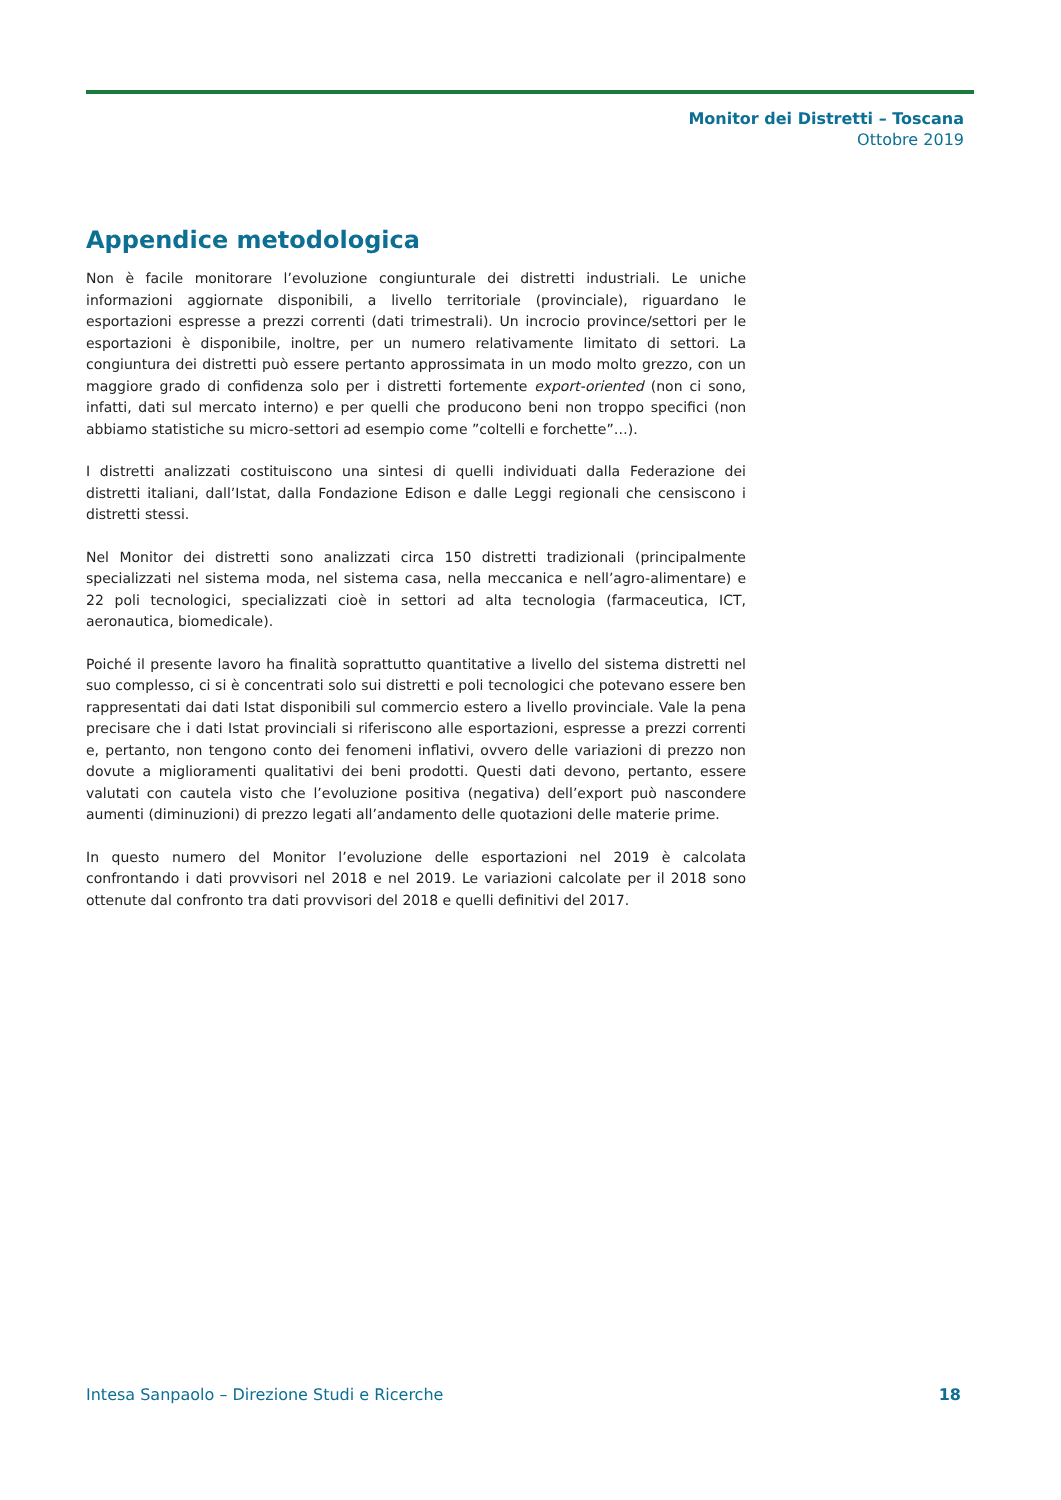Monitor dei Distretti – Toscana
Ottobre 2019
Appendice metodologica
Non è facile monitorare l’evoluzione congiunturale dei distretti industriali. Le uniche informazioni aggiornate disponibili, a livello territoriale (provinciale), riguardano le esportazioni espresse a prezzi correnti (dati trimestrali). Un incrocio province/settori per le esportazioni è disponibile, inoltre, per un numero relativamente limitato di settori. La congiuntura dei distretti può essere pertanto approssimata in un modo molto grezzo, con un maggiore grado di confidenza solo per i distretti fortemente export-oriented (non ci sono, infatti, dati sul mercato interno) e per quelli che producono beni non troppo specifici (non abbiamo statistiche su micro-settori ad esempio come ”coltelli e forchette”…).
I distretti analizzati costituiscono una sintesi di quelli individuati dalla Federazione dei distretti italiani, dall’Istat, dalla Fondazione Edison e dalle Leggi regionali che censiscono i distretti stessi.
Nel Monitor dei distretti sono analizzati circa 150 distretti tradizionali (principalmente specializzati nel sistema moda, nel sistema casa, nella meccanica e nell’agro-alimentare) e 22 poli tecnologici, specializzati cioè in settori ad alta tecnologia (farmaceutica, ICT, aeronautica, biomedicale).
Poiché il presente lavoro ha finalità soprattutto quantitative a livello del sistema distretti nel suo complesso, ci si è concentrati solo sui distretti e poli tecnologici che potevano essere ben rappresentati dai dati Istat disponibili sul commercio estero a livello provinciale. Vale la pena precisare che i dati Istat provinciali si riferiscono alle esportazioni, espresse a prezzi correnti e, pertanto, non tengono conto dei fenomeni inflativi, ovvero delle variazioni di prezzo non dovute a miglioramenti qualitativi dei beni prodotti. Questi dati devono, pertanto, essere valutati con cautela visto che l’evoluzione positiva (negativa) dell’export può nascondere aumenti (diminuzioni) di prezzo legati all’andamento delle quotazioni delle materie prime.
In questo numero del Monitor l’evoluzione delle esportazioni nel 2019 è calcolata confrontando i dati provvisori nel 2018 e nel 2019. Le variazioni calcolate per il 2018 sono ottenute dal confronto tra dati provvisori del 2018 e quelli definitivi del 2017.
Intesa Sanpaolo – Direzione Studi e Ricerche 18